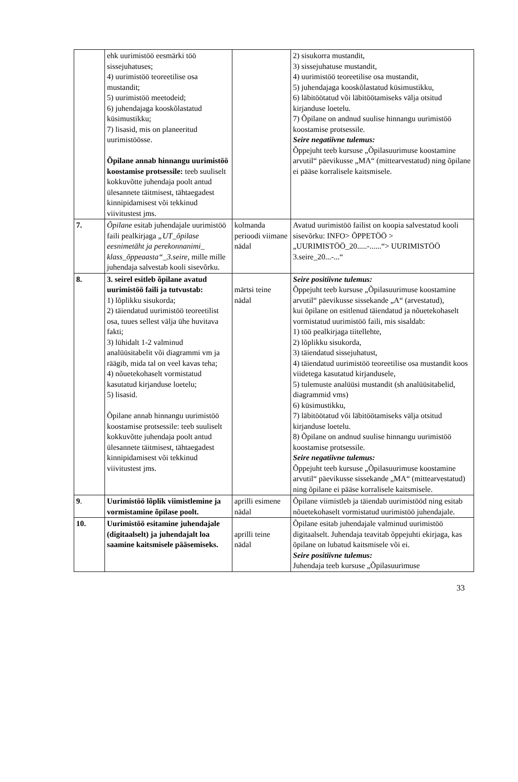| | ehk uurimistöö eesmärki töö sissejuhatuses; 4) uurimistöö teoreetilise osa mustandit; 5) uurimistöö meetodeid; 6) juhendajaga kooskõlastatud küsimustikku; 7) lisasid, mis on planeeritud uurimistöösse. Õpilane annab hinnangu uurimistöö koostamise protsessile: teeb suuliselt kokkuvõtte juhendaja poolt antud ülesannete täitmisest, tähtaegadest kinnipidamisest või tekkinud viivitustest jms. | | 2) sisukorra mustandit, 3) sissejuhatuse mustandit, 4) uurimistöö teoreetilise osa mustandit, 5) juhendajaga kooskõlastatud küsimustikku, 6) läbitöötatud või läbitöötamiseks välja otsitud kirjanduse loetelu. 7) Õpilane on andnud suulise hinnangu uurimistöö koostamise protsessile. Seire negatiivne tulemus: Õppejuht teeb kursuse „Õpilasuurimuse koostamine arvutil“ päevikusse „MA“ (mittearvestatud) ning õpilane ei pääse korralisele kaitsmisele. |
| 7. | Õpilane esitab juhendajale uurimistöö faili pealkirjaga „UT_õpilase eesnimetäht ja perekonnanimi_ klass_õppeaasta“_3.seire , mille mille juhendaja salvestab kooli sisevõrku. | kolmanda perioodi viimane nädal | Avatud uurimistöö failist on koopia salvestatud kooli sisevõrku: INFO> ÕPPETÖÖ > „UURIMISTÖÖ_20.....-......“> UURIMISTÖÖ 3.seire_20...-...“ |
| 8. | 3. seirel esitleb õpilane avatud uurimistöö faili ja tutvustab: 1) lõplikku sisukorda; 2) täiendatud uurimistöö teoreetilist osa, tuues sellest välja ühe huvitava fakti; 3) lühidalt 1-2 valminud analüüsitabelit või diagrammi vm ja räägib, mida tal on veel kavas teha; 4) nõuetekohaselt vormistatud kasutatud kirjanduse loetelu; 5) lisasid. Õpilane annab hinnangu uurimistöö koostamise protsessile: teeb suuliselt kokkuvõtte juhendaja poolt antud ülesannete täitmisest, tähtaegadest kinnipidamisest või tekkinud viivitustest jms. | märtsi teine nädal | Seire positiivne tulemus: Õppejuht teeb kursuse „Õpilasuurimuse koostamine arvutil“ päevikusse sissekande „A“ (arvestatud), kui õpilane on esitlenud täiendatud ja nõuetekohaselt vormistatud uurimistöö faili, mis sisaldab: 1) töö pealkirjaga tiitellehte, 2) lõplikku sisukorda, 3) täiendatud sissejuhatust, 4) täiendatud uurimistöö teoreetilise osa mustandit koos viidetega kasutatud kirjandusele, 5) tulemuste analüüsi mustandit (sh analüüsitabelid, diagrammid vms) 6) küsimustikku, 7) läbitöötatud või läbitöötamiseks välja otsitud kirjanduse loetelu. 8) Õpilane on andnud suulise hinnangu uurimistöö koostamise protsessile. Seire negatiivne tulemus: Õppejuht teeb kursuse „Õpilasuurimuse koostamine arvutil“ päevikusse sissekande „MA“ (mittearvestatud) ning õpilane ei pääse korralisele kaitsmisele. |
| 9 . | Uurimistöö lõplik viimistlemine ja vormistamine õpilase poolt. | aprilli esimene nädal | Õpilane viimistleb ja täiendab uurimistööd ning esitab nõuetekohaselt vormistatud uurimistöö juhendajale. |
| 10. | Uurimistöö esitamine juhendajale (digitaalselt) ja juhendajalt loa saamine kaitsmisele pääsemiseks. | aprilli teine nädal | Õpilane esitab juhendajale valminud uurimistöö digitaalselt. Juhendaja teavitab õppejuhti ekirjaga, kas õpilane on lubatud kaitsmisele või ei. Seire positiivne tulemus: Juhendaja teeb kursuse „Õpilasuurimuse |
33